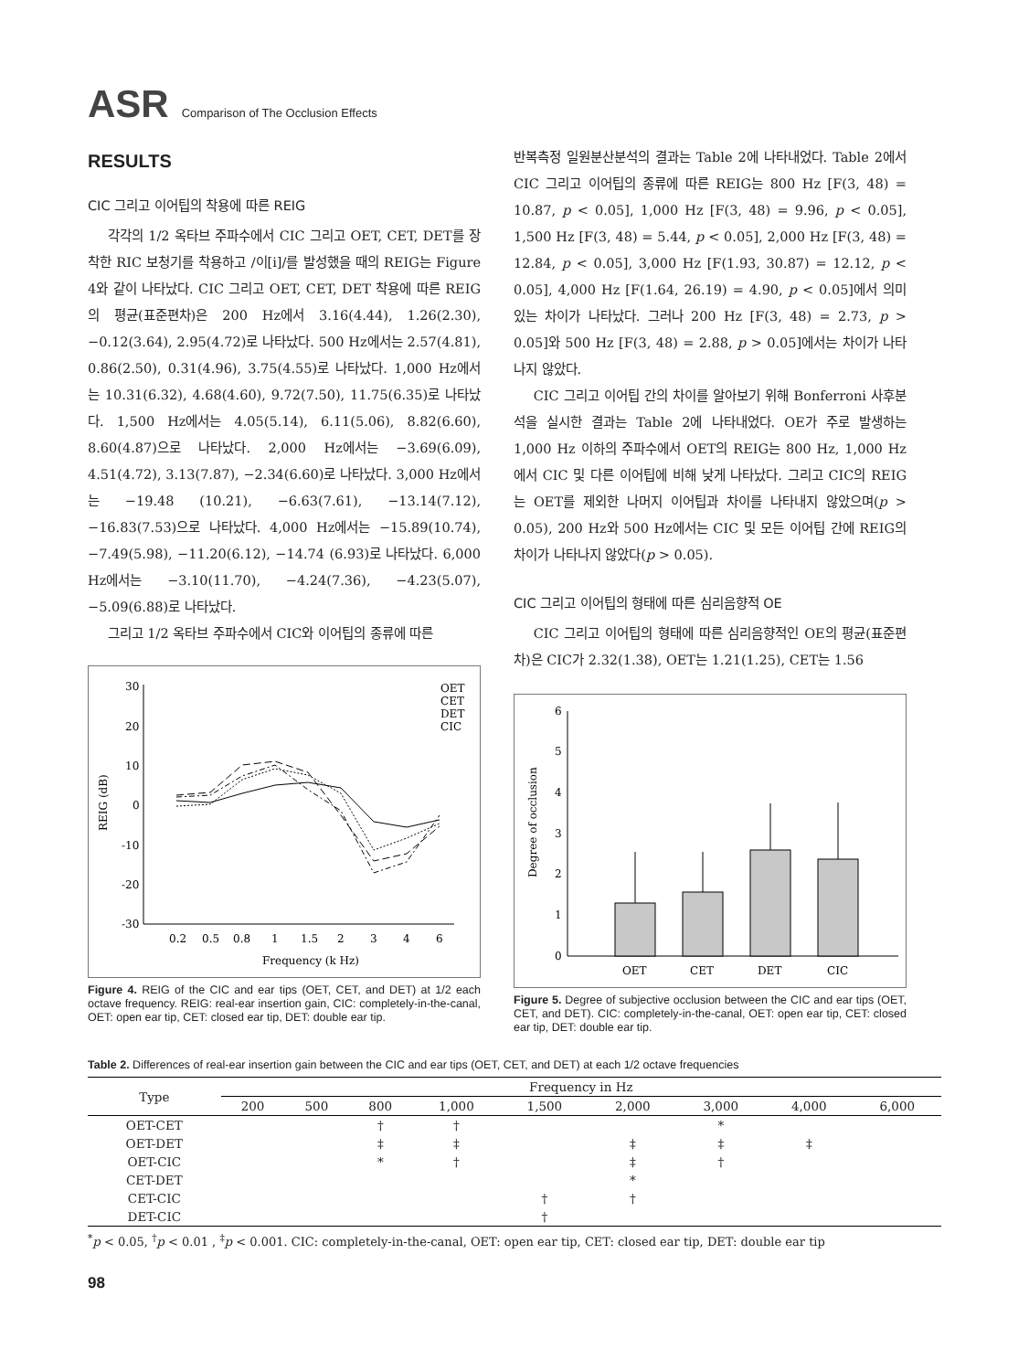ASR Comparison of The Occlusion Effects
RESULTS
CIC 그리고 이어팁의 착용에 따른 REIG
각각의 1/2 옥타브 주파수에서 CIC 그리고 OET, CET, DET를 장착한 RIC 보청기를 착용하고 /이[i]/를 발성했을 때의 REIG는 Figure 4와 같이 나타났다. CIC 그리고 OET, CET, DET 착용에 따른 REIG의 평균(표준편차)은 200 Hz에서 3.16(4.44), 1.26(2.30), −0.12(3.64), 2.95(4.72)로 나타났다. 500 Hz에서는 2.57(4.81), 0.86(2.50), 0.31(4.96), 3.75(4.55)로 나타났다. 1,000 Hz에서는 10.31(6.32), 4.68(4.60), 9.72(7.50), 11.75(6.35)로 나타났다. 1,500 Hz에서는 4.05(5.14), 6.11(5.06), 8.82(6.60), 8.60(4.87)으로 나타났다. 2,000 Hz에서는 −3.69(6.09), 4.51(4.72), 3.13(7.87), −2.34(6.60)로 나타났다. 3,000 Hz에서는 −19.48 (10.21), −6.63(7.61), −13.14(7.12), −16.83(7.53)으로 나타났다. 4,000 Hz에서는 −15.89(10.74), −7.49(5.98), −11.20(6.12), −14.74 (6.93)로 나타났다. 6,000 Hz에서는 −3.10(11.70), −4.24(7.36), −4.23(5.07), −5.09(6.88)로 나타났다.
그리고 1/2 옥타브 주파수에서 CIC와 이어팁의 종류에 따른
30
20
10
0
-10
-20
-30
0.2
0.5
0.8
1
1.5
2
3
4
6
Frequency (k Hz)
REIG (dB)
OET
CET
DET
CIC
Figure 4. REIG of the CIC and ear tips (OET, CET, and DET) at 1/2 each octave frequency. REIG: real-ear insertion gain, CIC: completely-in-the-canal, OET: open ear tip, CET: closed ear tip, DET: double ear tip.
반복측정 일원분산분석의 결과는 Table 2에 나타내었다. Table 2에서 CIC 그리고 이어팁의 종류에 따른 REIG는 800 Hz [F(3, 48) = 10.87, p < 0.05], 1,000 Hz [F(3, 48) = 9.96, p < 0.05], 1,500 Hz [F(3, 48) = 5.44, p < 0.05], 2,000 Hz [F(3, 48) = 12.84, p < 0.05], 3,000 Hz [F(1.93, 30.87) = 12.12, p < 0.05], 4,000 Hz [F(1.64, 26.19) = 4.90, p < 0.05]에서 의미 있는 차이가 나타났다. 그러나 200 Hz [F(3, 48) = 2.73, p > 0.05]와 500 Hz [F(3, 48) = 2.88, p > 0.05]에서는 차이가 나타나지 않았다.
CIC 그리고 이어팁 간의 차이를 알아보기 위해 Bonferroni 사후분석을 실시한 결과는 Table 2에 나타내었다. OE가 주로 발생하는 1,000 Hz 이하의 주파수에서 OET의 REIG는 800 Hz, 1,000 Hz에서 CIC 및 다른 이어팁에 비해 낮게 나타났다. 그리고 CIC의 REIG는 OET를 제외한 나머지 이어팁과 차이를 나타내지 않았으며(p > 0.05), 200 Hz와 500 Hz에서는 CIC 및 모든 이어팁 간에 REIG의 차이가 나타나지 않았다(p > 0.05).
CIC 그리고 이어팁의 형태에 따른 심리음향적 OE
CIC 그리고 이어팁의 형태에 따른 심리음향적인 OE의 평균(표준편차)은 CIC가 2.32(1.38), OET는 1.21(1.25), CET는 1.56
6
5
4
3
2
1
0
Degree of occlusion
OET
CET
DET
CIC
Figure 5. Degree of subjective occlusion between the CIC and ear tips (OET, CET, and DET). CIC: completely-in-the-canal, OET: open ear tip, CET: closed ear tip, DET: double ear tip.
Table 2. Differences of real-ear insertion gain between the CIC and ear tips (OET, CET, and DET) at each 1/2 octave frequencies
| Type | Frequency in Hz | | | | | | | | |
| --- | --- | --- | --- | --- | --- | --- | --- | --- | --- |
| | 200 | 500 | 800 | 1,000 | 1,500 | 2,000 | 3,000 | 4,000 | 6,000 |
| OET-CET | | | † | † | | | * | | |
| OET-DET | | | ‡ | ‡ | | ‡ | ‡ | ‡ | |
| OET-CIC | | | * | † | | ‡ | † | | |
| CET-DET | | | | | | * | | | |
| CET-CIC | | | | | † | † | | | |
| DET-CIC | | | | | † | | | | |
<sup>*</sup> p < 0.05, <sup>†</sup>p < 0.01 , <sup>‡</sup>p < 0.001. CIC: completely-in-the-canal, OET: open ear tip, CET: closed ear tip, DET: double ear tip
98